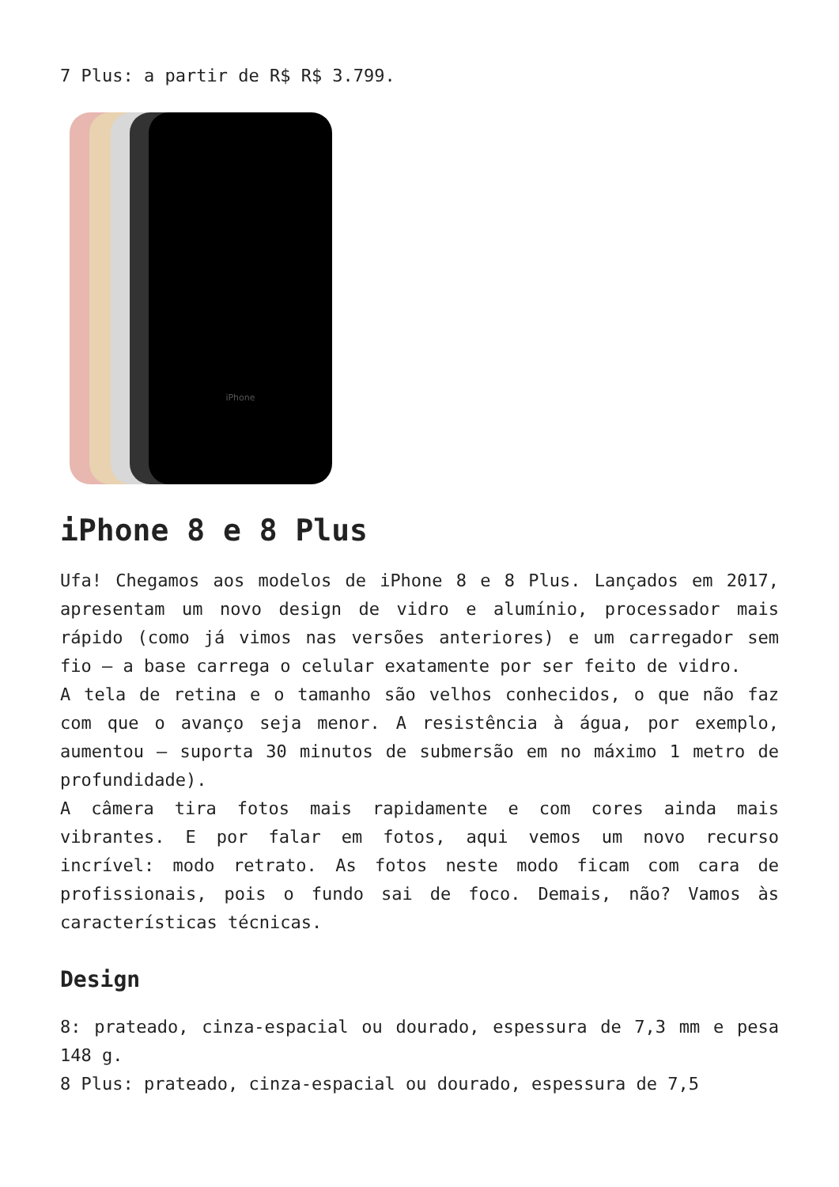7 Plus: a partir de R$ R$ 3.799.
iPhone
iPhone 8 e 8 Plus
Ufa! Chegamos aos modelos de iPhone 8 e 8 Plus. Lançados em 2017, apresentam um novo design de vidro e alumínio, processador mais rápido (como já vimos nas versões anteriores) e um carregador sem fio – a base carrega o celular exatamente por ser feito de vidro.
A tela de retina e o tamanho são velhos conhecidos, o que não faz com que o avanço seja menor. A resistência à água, por exemplo, aumentou – suporta 30 minutos de submersão em no máximo 1 metro de profundidade).
A câmera tira fotos mais rapidamente e com cores ainda mais vibrantes. E por falar em fotos, aqui vemos um novo recurso incrível: modo retrato. As fotos neste modo ficam com cara de profissionais, pois o fundo sai de foco. Demais, não? Vamos às características técnicas.
Design
8: prateado, cinza-espacial ou dourado, espessura de 7,3 mm e pesa 148 g.
8 Plus: prateado, cinza-espacial ou dourado, espessura de 7,5